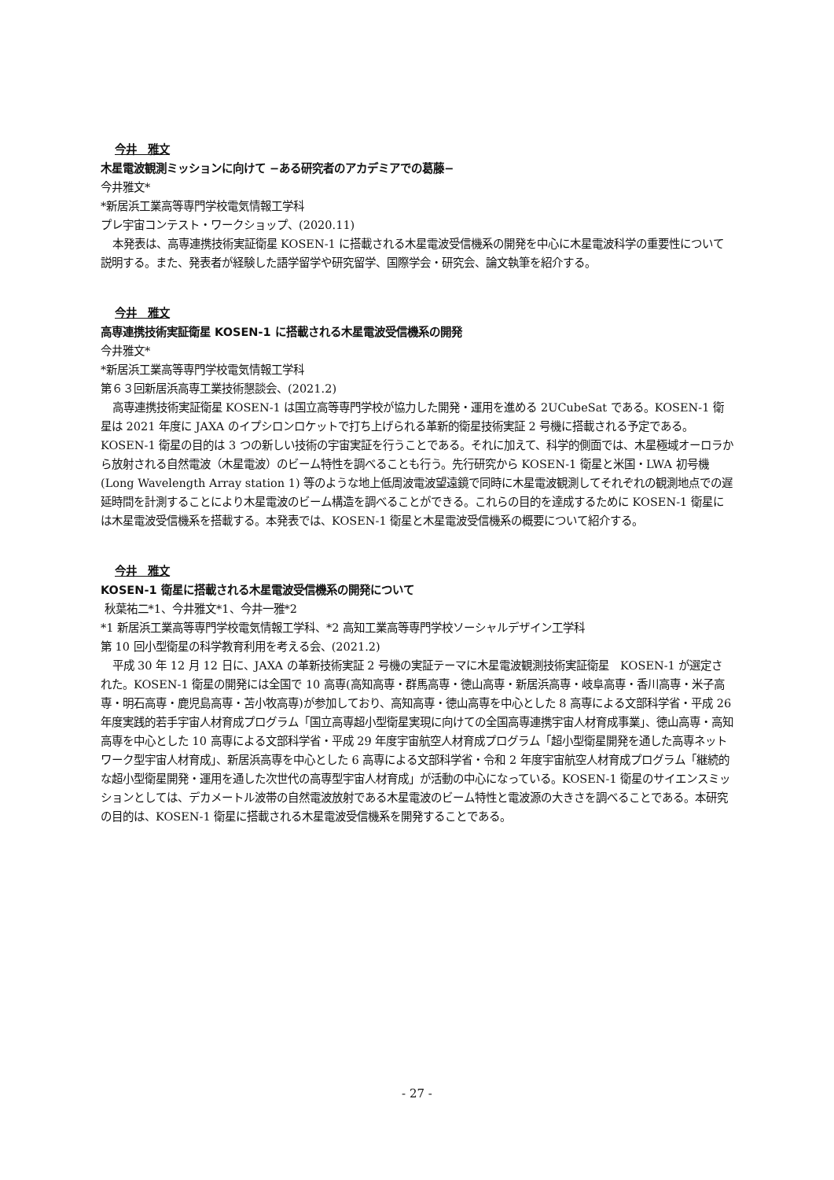今井　雅文
木星電波観測ミッションに向けて −ある研究者のアカデミアでの葛藤−
今井雅文*
*新居浜工業高等専門学校電気情報工学科
プレ宇宙コンテスト・ワークショップ、(2020.11)
本発表は、高専連携技術実証衛星 KOSEN-1 に搭載される木星電波受信機系の開発を中心に木星電波科学の重要性について説明する。また、発表者が経験した語学留学や研究留学、国際学会・研究会、論文執筆を紹介する。
今井　雅文
高専連携技術実証衛星 KOSEN-1 に搭載される木星電波受信機系の開発
今井雅文*
*新居浜工業高等専門学校電気情報工学科
第６３回新居浜高専工業技術懇談会、(2021.2)
高専連携技術実証衛星 KOSEN-1 は国立高等専門学校が協力した開発・運用を進める 2UCubeSat である。KOSEN-1 衛星は 2021 年度に JAXA のイプシロンロケットで打ち上げられる革新的衛星技術実証 2 号機に搭載される予定である。KOSEN-1 衛星の目的は 3 つの新しい技術の宇宙実証を行うことである。それに加えて、科学的側面では、木星極域オーロラから放射される自然電波（木星電波）のビーム特性を調べることも行う。先行研究から KOSEN-1 衛星と米国・LWA 初号機 (Long Wavelength Array station 1) 等のような地上低周波電波望遠鏡で同時に木星電波観測してそれぞれの観測地点での遅延時間を計測することにより木星電波のビーム構造を調べることができる。これらの目的を達成するために KOSEN-1 衛星には木星電波受信機系を搭載する。本発表では、KOSEN-1 衛星と木星電波受信機系の概要について紹介する。
今井　雅文
KOSEN-1 衛星に搭載される木星電波受信機系の開発について
秋葉祐二*1、今井雅文*1、今井一雅*2
*1 新居浜工業高等専門学校電気情報工学科、*2 高知工業高等専門学校ソーシャルデザイン工学科
第 10 回小型衛星の科学教育利用を考える会、(2021.2)
平成 30 年 12 月 12 日に、JAXA の革新技術実証 2 号機の実証テーマに木星電波観測技術実証衛星　KOSEN-1 が選定された。KOSEN-1 衛星の開発には全国で 10 高専(高知高専・群馬高専・徳山高専・新居浜高専・岐阜高専・香川高専・米子高専・明石高専・鹿児島高専・苫小牧高専)が参加しており、高知高専・徳山高専を中心とした 8 高専による文部科学省・平成 26 年度実践的若手宇宙人材育成プログラム「国立高専超小型衛星実現に向けての全国高専連携宇宙人材育成事業」、徳山高専・高知高専を中心とした 10 高専による文部科学省・平成 29 年度宇宙航空人材育成プログラム「超小型衛星開発を通した高専ネットワーク型宇宙人材育成」、新居浜高専を中心とした 6 高専による文部科学省・令和 2 年度宇宙航空人材育成プログラム「継続的な超小型衛星開発・運用を通した次世代の高専型宇宙人材育成」が活動の中心になっている。KOSEN-1 衛星のサイエンスミッションとしては、デカメートル波帯の自然電波放射である木星電波のビーム特性と電波源の大きさを調べることである。本研究の目的は、KOSEN-1 衛星に搭載される木星電波受信機系を開発することである。
- 27 -